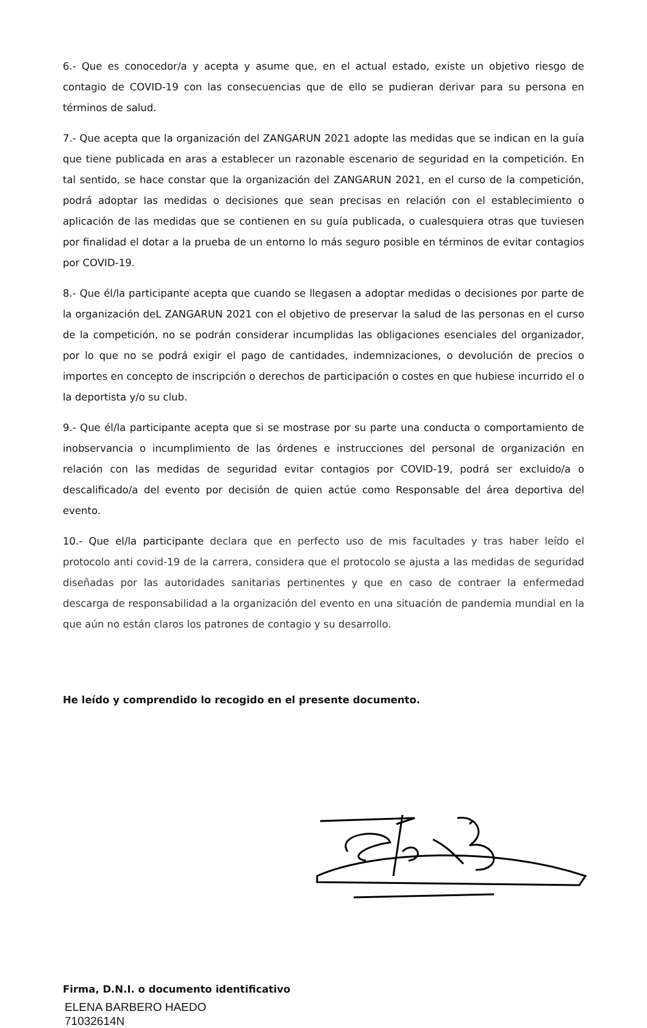6.- Que es conocedor/a y acepta y asume que, en el actual estado, existe un objetivo riesgo de contagio de COVID-19 con las consecuencias que de ello se pudieran derivar para su persona en términos de salud.
7.- Que acepta que la organización del ZANGARUN 2021 adopte las medidas que se indican en la guía que tiene publicada en aras a establecer un razonable escenario de seguridad en la competición. En tal sentido, se hace constar que la organización del ZANGARUN 2021, en el curso de la competición, podrá adoptar las medidas o decisiones que sean precisas en relación con el establecimiento o aplicación de las medidas que se contienen en su guía publicada, o cualesquiera otras que tuviesen por finalidad el dotar a la prueba de un entorno lo más seguro posible en términos de evitar contagios por COVID-19.
8.- Que él/la participante acepta que cuando se llegasen a adoptar medidas o decisiones por parte de la organización deL ZANGARUN 2021 con el objetivo de preservar la salud de las personas en el curso de la competición, no se podrán considerar incumplidas las obligaciones esenciales del organizador, por lo que no se podrá exigir el pago de cantidades, indemnizaciones, o devolución de precios o importes en concepto de inscripción o derechos de participación o costes en que hubiese incurrido el o la deportista y/o su club.
9.- Que él/la participante acepta que si se mostrase por su parte una conducta o comportamiento de inobservancia o incumplimiento de las órdenes e instrucciones del personal de organización en relación con las medidas de seguridad evitar contagios por COVID-19, podrá ser excluido/a o descalificado/a del evento por decisión de quien actúe como Responsable del área deportiva del evento.
10.- Que el/la participante declara que en perfecto uso de mis facultades y tras haber leído el protocolo anti covid-19 de la carrera, considera que el protocolo se ajusta a las medidas de seguridad diseñadas por las autoridades sanitarias pertinentes y que en caso de contraer la enfermedad descarga de responsabilidad a la organización del evento en una situación de pandemia mundial en la que aún no están claros los patrones de contagio y su desarrollo.
He leído y comprendido lo recogido en el presente documento.
Firma, D.N.I. o documento identificativo
ELENA BARBERO HAEDO
71032614N